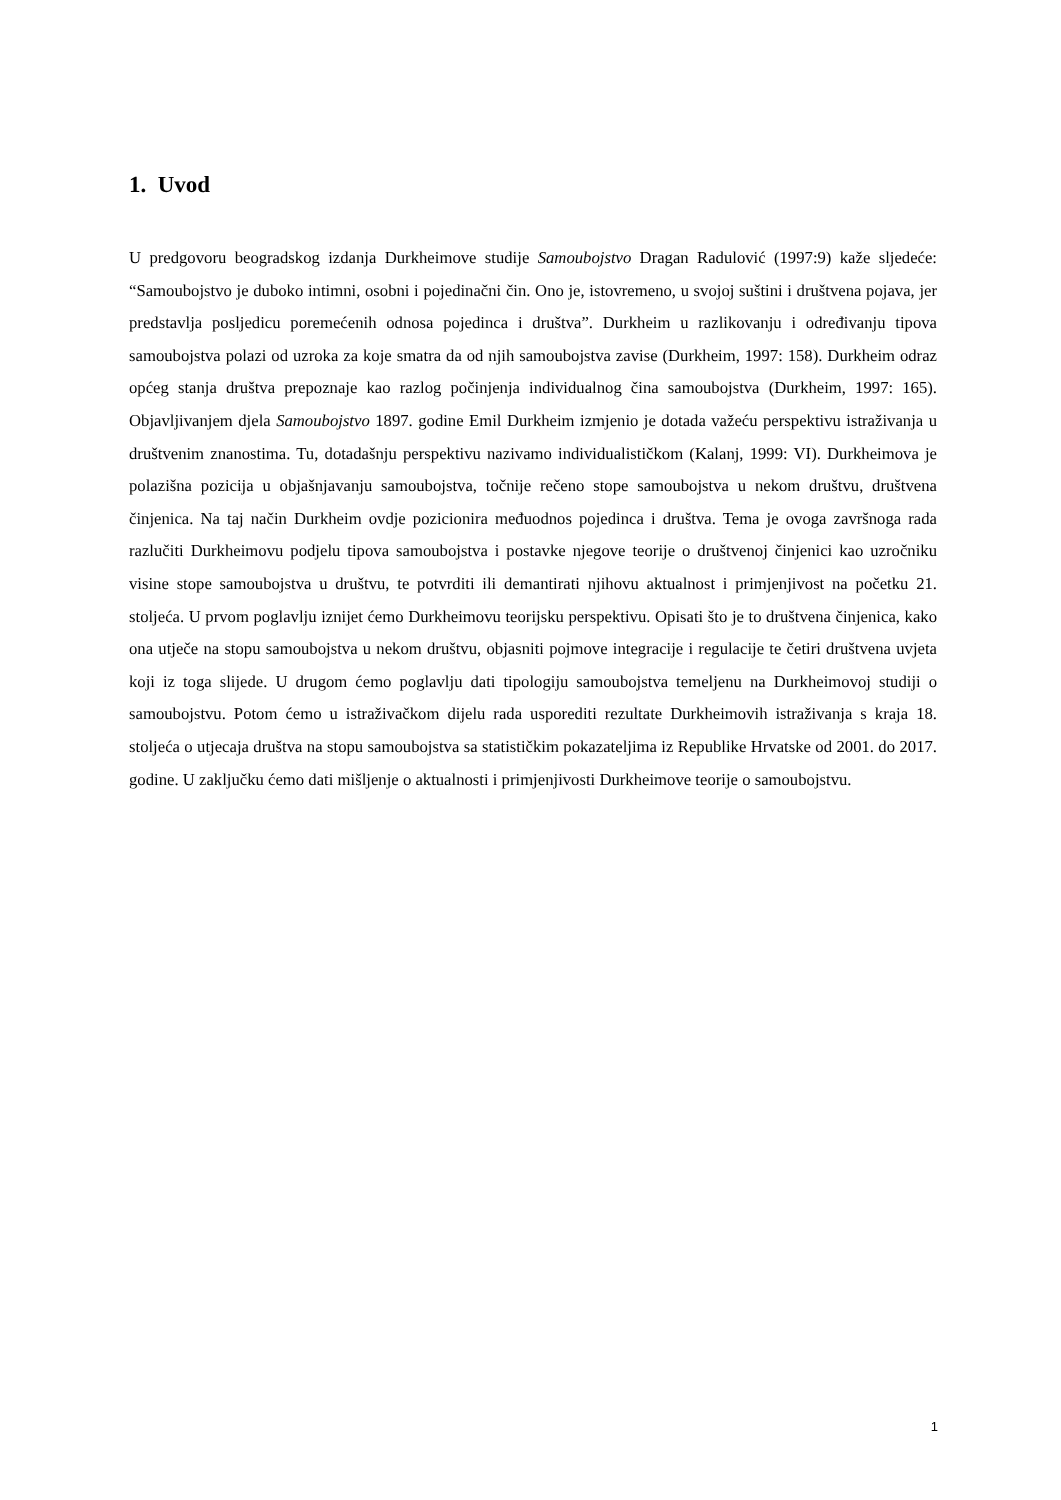1. Uvod
U predgovoru beogradskog izdanja Durkheimove studije Samoubojstvo Dragan Radulović (1997:9) kaže sljedeće: “Samoubojstvo je duboko intimni, osobni i pojedinačni čin. Ono je, istovremeno, u svojoj suštini i društvena pojava, jer predstavlja posljedicu poremećenih odnosa pojedinca i društva”. Durkheim u razlikovanju i određivanju tipova samoubojstva polazi od uzroka za koje smatra da od njih samoubojstva zavise (Durkheim, 1997: 158). Durkheim odraz općeg stanja društva prepoznaje kao razlog počinjenja individualnog čina samoubojstva (Durkheim, 1997: 165). Objavljivanjem djela Samoubojstvo 1897. godine Emil Durkheim izmjenio je dotada važeću perspektivu istraživanja u društvenim znanostima. Tu, dotadašnju perspektivu nazivamo individualističkom (Kalanj, 1999: VI). Durkheimova je polazišna pozicija u objašnjavanju samoubojstva, točnije rečeno stope samoubojstva u nekom društvu, društvena činjenica. Na taj način Durkheim ovdje pozicionira međuodnos pojedinca i društva. Tema je ovoga završnoga rada razlučiti Durkheimovu podjelu tipova samoubojstva i postavke njegove teorije o društvenoj činjenici kao uzročniku visine stope samoubojstva u društvu, te potvrditi ili demantirati njihovu aktualnost i primjenjivost na početku 21. stoljeća. U prvom poglavlju iznijet ćemo Durkheimovu teorijsku perspektivu. Opisati što je to društvena činjenica, kako ona utječe na stopu samoubojstva u nekom društvu, objasniti pojmove integracije i regulacije te četiri društvena uvjeta koji iz toga slijede. U drugom ćemo poglavlju dati tipologiju samoubojstva temeljenu na Durkheimovoj studiji o samoubojstvu. Potom ćemo u istraživačkom dijelu rada usporediti rezultate Durkheimovih istraživanja s kraja 18. stoljeća o utjecaja društva na stopu samoubojstva sa statističkim pokazateljima iz Republike Hrvatske od 2001. do 2017. godine. U zaključku ćemo dati mišljenje o aktualnosti i primjenjivosti Durkheimove teorije o samoubojstvu.
1